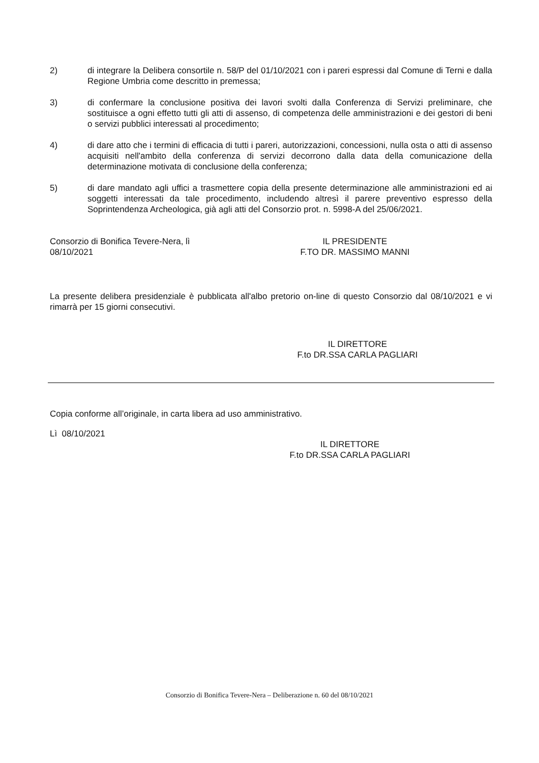2) di integrare la Delibera consortile n. 58/P del 01/10/2021 con i pareri espressi dal Comune di Terni e dalla Regione Umbria come descritto in premessa;
3) di confermare la conclusione positiva dei lavori svolti dalla Conferenza di Servizi preliminare, che sostituisce a ogni effetto tutti gli atti di assenso, di competenza delle amministrazioni e dei gestori di beni o servizi pubblici interessati al procedimento;
4) di dare atto che i termini di efficacia di tutti i pareri, autorizzazioni, concessioni, nulla osta o atti di assenso acquisiti nell'ambito della conferenza di servizi decorrono dalla data della comunicazione della determinazione motivata di conclusione della conferenza;
5) di dare mandato agli uffici a trasmettere copia della presente determinazione alle amministrazioni ed ai soggetti interessati da tale procedimento, includendo altresì il parere preventivo espresso della Soprintendenza Archeologica, già agli atti del Consorzio prot. n. 5998-A del 25/06/2021.
Consorzio di Bonifica Tevere-Nera, lì
08/10/2021
IL PRESIDENTE
F.TO DR. MASSIMO MANNI
La presente delibera presidenziale è pubblicata all'albo pretorio on-line di questo Consorzio dal 08/10/2021 e vi rimarrà per 15 giorni consecutivi.
IL DIRETTORE
F.to DR.SSA CARLA PAGLIARI
Copia conforme all’originale, in carta libera ad uso amministrativo.
Lì 08/10/2021
IL DIRETTORE
F.to DR.SSA CARLA PAGLIARI
Consorzio di Bonifica Tevere-Nera – Deliberazione n. 60 del 08/10/2021